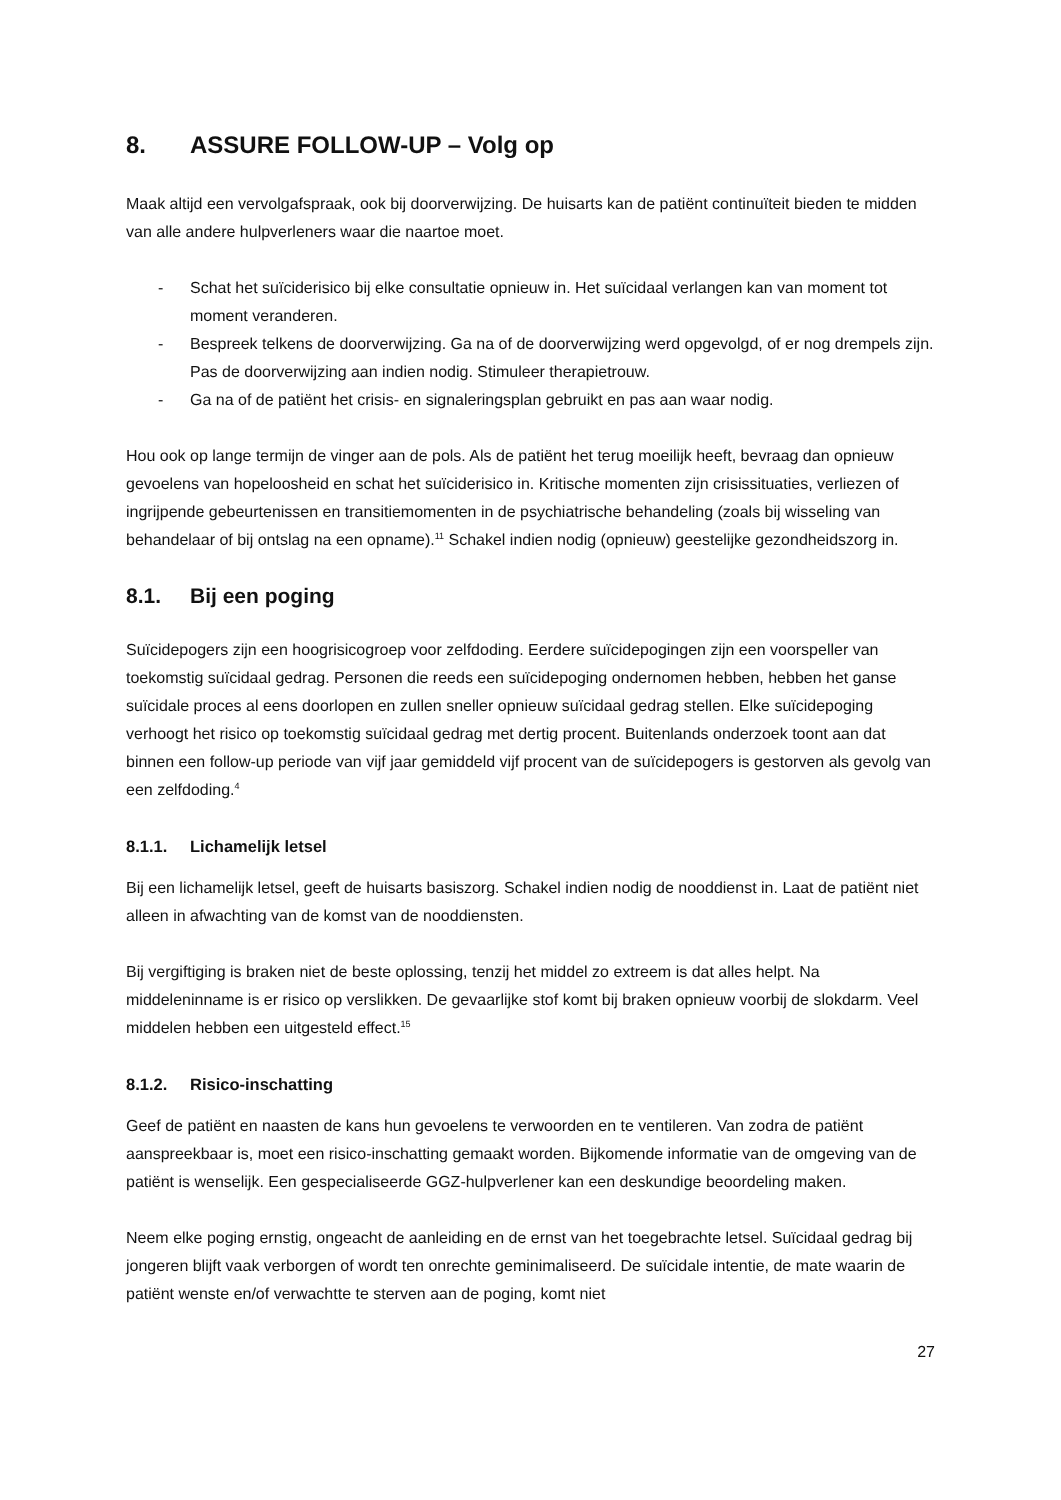8. ASSURE FOLLOW-UP – Volg op
Maak altijd een vervolgafspraak, ook bij doorverwijzing. De huisarts kan de patiënt continuïteit bieden te midden van alle andere hulpverleners waar die naartoe moet.
- Schat het suïciderisico bij elke consultatie opnieuw in. Het suïcidaal verlangen kan van moment tot moment veranderen.
- Bespreek telkens de doorverwijzing. Ga na of de doorverwijzing werd opgevolgd, of er nog drempels zijn. Pas de doorverwijzing aan indien nodig. Stimuleer therapietrouw.
- Ga na of de patiënt het crisis- en signaleringsplan gebruikt en pas aan waar nodig.
Hou ook op lange termijn de vinger aan de pols. Als de patiënt het terug moeilijk heeft, bevraag dan opnieuw gevoelens van hopeloosheid en schat het suïciderisico in. Kritische momenten zijn crisissituaties, verliezen of ingrijpende gebeurtenissen en transitiemomenten in de psychiatrische behandeling (zoals bij wisseling van behandelaar of bij ontslag na een opname).<sup>11</sup> Schakel indien nodig (opnieuw) geestelijke gezondheidszorg in.
8.1. Bij een poging
Suïcidepogers zijn een hoogrisicogroep voor zelfdoding. Eerdere suïcidepogingen zijn een voorspeller van toekomstig suïcidaal gedrag. Personen die reeds een suïcidepoging ondernomen hebben, hebben het ganse suïcidale proces al eens doorlopen en zullen sneller opnieuw suïcidaal gedrag stellen. Elke suïcidepoging verhoogt het risico op toekomstig suïcidaal gedrag met dertig procent. Buitenlands onderzoek toont aan dat binnen een follow-up periode van vijf jaar gemiddeld vijf procent van de suïcidepogers is gestorven als gevolg van een zelfdoding.<sup>4</sup>
8.1.1. Lichamelijk letsel
Bij een lichamelijk letsel, geeft de huisarts basiszorg. Schakel indien nodig de nooddienst in. Laat de patiënt niet alleen in afwachting van de komst van de nooddiensten.
Bij vergiftiging is braken niet de beste oplossing, tenzij het middel zo extreem is dat alles helpt. Na middeleninname is er risico op verslikken. De gevaarlijke stof komt bij braken opnieuw voorbij de slokdarm. Veel middelen hebben een uitgesteld effect.<sup>15</sup>
8.1.2. Risico-inschatting
Geef de patiënt en naasten de kans hun gevoelens te verwoorden en te ventileren. Van zodra de patiënt aanspreekbaar is, moet een risico-inschatting gemaakt worden. Bijkomende informatie van de omgeving van de patiënt is wenselijk. Een gespecialiseerde GGZ-hulpverlener kan een deskundige beoordeling maken.
Neem elke poging ernstig, ongeacht de aanleiding en de ernst van het toegebrachte letsel. Suïcidaal gedrag bij jongeren blijft vaak verborgen of wordt ten onrechte geminimaliseerd. De suïcidale intentie, de mate waarin de patiënt wenste en/of verwachtte te sterven aan de poging, komt niet
27